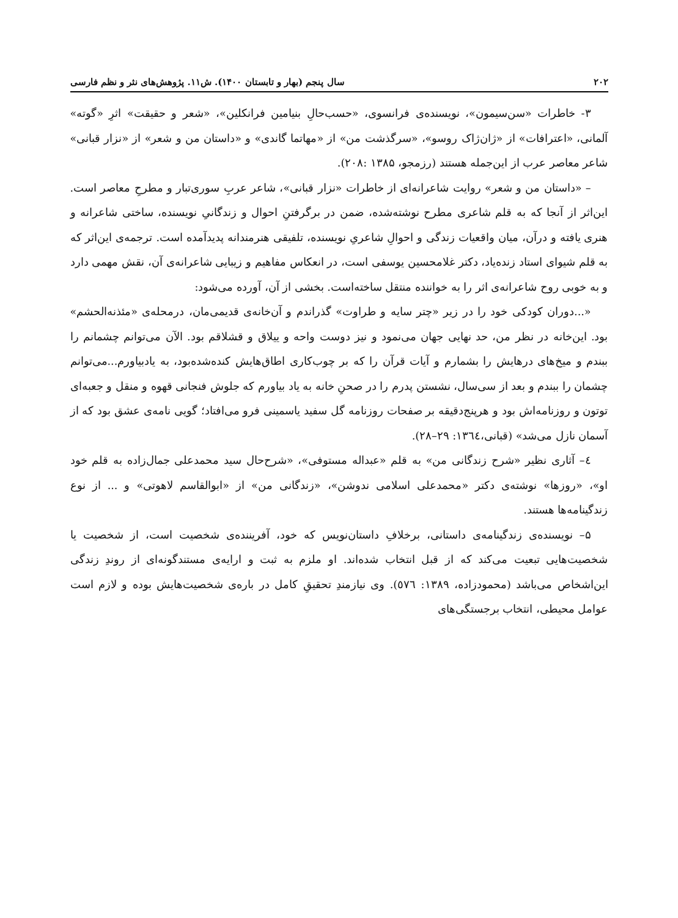۲۰۲ سال پنجم (بهار و تابستان ۱۴۰۰). ش۱۱. پژوهش‌های نثر و نظم فارسی
۳- خاطرات «سن‌سیمون»، نویسنده‌ی فرانسوی، «حسب‌حالِ بنیامین فرانکلین»، «شعر و حقیقت» اثرِ «گوته» آلمانی، «اعترافات» از «ژان‌ژاک روسو»، «سرگذشت من» از «مهاتما گاندی» و «داستان من و شعر» از «نزار قبانی» شاعر معاصر عرب از این‌جمله هستند (رزمجو، ۱۳۸۵ :۲۰۸).
– «داستان من و شعر» روایت شاعرانه‌ای از خاطرات «نزار قبانی»، شاعر عربِ سوری‌تبار و مطرحِ معاصر است. این‌اثر از آنجا که به قلم شاعری مطرح نوشته‌شده، ضمن در برگرفتنِ احوال و زندگانیِ نویسنده، ساختی شاعرانه و هنری یافته و درآن، میان واقعیات زندگی و احوالِ شاعریِ نویسنده، تلفیقی هنرمندانه پدیدآمده است. ترجمه‌ی این‌اثر که به قلم شیوای استاد زنده‌یاد، دکتر غلامحسین یوسفی است، در انعکاس مفاهیم و زیبایی شاعرانه‌ی آن، نقش مهمی دارد و به خوبی روح شاعرانه‌ی اثر را به خواننده منتقل ساخته‌است. بخشی از آن، آورده می‌شود:
«...دوران کودکی خود را در زیر «چتر سایه و طراوت» گذراندم و آن‌خانه‌ی قدیمی‌مان، درمحله‌ی «مئذنه‌الحشم» بود. این‌خانه در نظر من، حد نهایی جهان می‌نمود و نیز دوست واحه و ییلاق و قشلاقم بود. الآن می‌توانم چشمانم را ببندم و میخ‌های درهایش را بشمارم و آیات قرآن را که بر چوب‌کاری اطاق‌هایش کنده‌شده‌بود، به یادبیاورم...می‌توانم چشمان را ببندم و بعد از سی‌سال، نشستن پدرم را در صحنِ خانه به یاد بیاورم که جلوش فنجانی قهوه و منقل و جعبه‌ای توتون و روزنامه‌اش بود و هرپنج‌دقیقه بر صفحات روزنامه گل سفید یاسمینی فرو می‌افتاد؛ گویی نامه‌ی عشق بود که از آسمان نازل می‌شد» (قبانی،١٣٦٤: ۲۹–۲۸).
٤– آثاری نظیر «شرح زندگانی من» به قلم «عبداله مستوفی»، «شرح‌حال سید محمدعلی جمال‌زاده به قلم خود او»، «روزها» نوشته‌ی دکتر «محمدعلی اسلامی ندوشن»، «زندگانی من» از «ابوالقاسم لاهوتی» و ... از نوع زندگینامه‌ها هستند.
۵– نویسنده‌ی زندگینامه‌ی داستانی، برخلافِ داستان‌نویس که خود، آفریننده‌ی شخصیت است، از شخصیت یا شخصیت‌هایی تبعیت می‌کند که از قبل انتخاب شده‌اند. او ملزم به ثبت و ارایه‌ی مستندگونه‌ای از روندِ زندگی این‌اشخاص می‌باشد (محمودزاده، ۱۳۸۹: ٥٧٦). وی نیازمندِ تحقیقِ کامل در باره‌ی شخصیت‌هایش بوده و لازم است عوامل محیطی، انتخاب برجستگی‌های